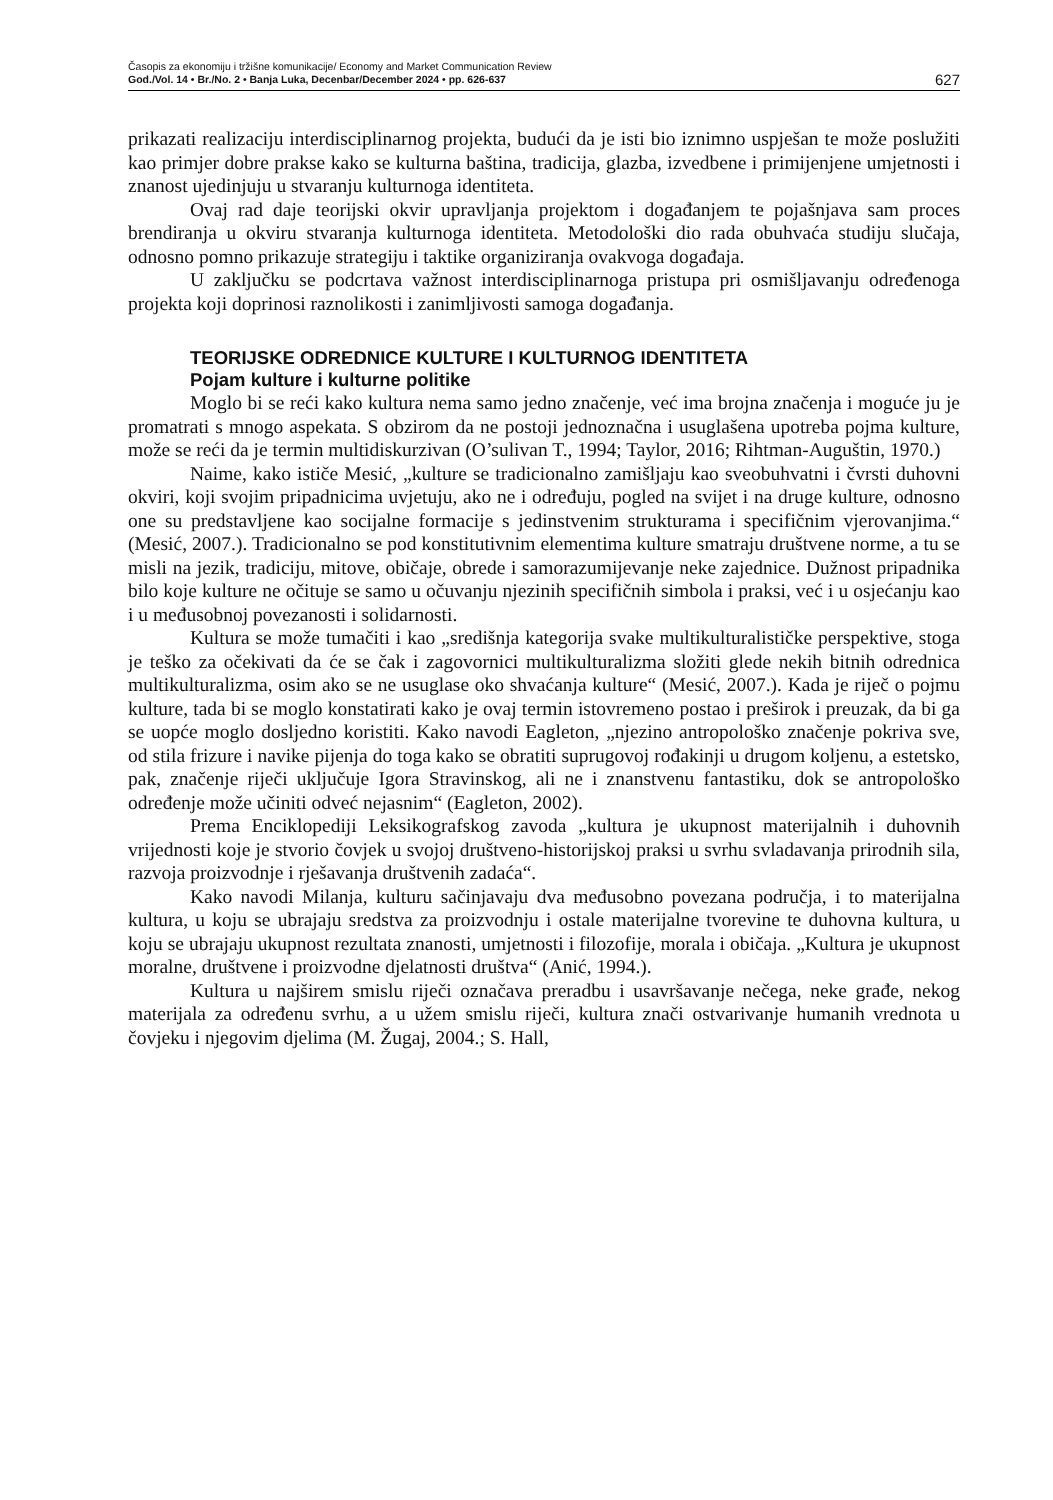Časopis za ekonomiju i tržišne komunikacije/ Economy and Market Communication Review
God./Vol. 14 • Br./No. 2 • Banja Luka, Decenbar/December 2024 • pp. 626-637
627
prikazati realizaciju interdisciplinarnog projekta, budući da je isti bio iznimno uspješan te može poslužiti kao primjer dobre prakse kako se kulturna baština, tradicija, glazba, izvedbene i primijenjene umjetnosti i znanost ujedinjuju u stvaranju kulturnoga identiteta.
Ovaj rad daje teorijski okvir upravljanja projektom i događanjem te pojašnjava sam proces brendiranja u okviru stvaranja kulturnoga identiteta. Metodološki dio rada obuhvaća studiju slučaja, odnosno pomno prikazuje strategiju i taktike organiziranja ovakvoga događaja.
U zaključku se podcrtava važnost interdisciplinarnoga pristupa pri osmišljavanju određenoga projekta koji doprinosi raznolikosti i zanimljivosti samoga događanja.
TEORIJSKE ODREDNICE KULTURE I KULTURNOG IDENTITETA
Pojam kulture i kulturne politike
Moglo bi se reći kako kultura nema samo jedno značenje, već ima brojna značenja i moguće ju je promatrati s mnogo aspekata. S obzirom da ne postoji jednoznačna i usuglašena upotreba pojma kulture, može se reći da je termin multidiskurzivan (O’sulivan T., 1994; Taylor, 2016; Rihtman-Auguštin, 1970.)
Naime, kako ističe Mesić, „kulture se tradicionalno zamišljaju kao sveobuhvatni i čvrsti duhovni okviri, koji svojim pripadnicima uvjetuju, ako ne i određuju, pogled na svijet i na druge kulture, odnosno one su predstavljene kao socijalne formacije s jedinstvenim strukturama i specifičnim vjerovanjima.“ (Mesić, 2007.). Tradicionalno se pod konstitutivnim elementima kulture smatraju društvene norme, a tu se misli na jezik, tradiciju, mitove, običaje, obrede i samorazumijevanje neke zajednice. Dužnost pripadnika bilo koje kulture ne očituje se samo u očuvanju njezinih specifičnih simbola i praksi, već i u osjećanju kao i u međusobnoj povezanosti i solidarnosti.
Kultura se može tumačiti i kao „središnja kategorija svake multikulturalističke perspektive, stoga je teško za očekivati da će se čak i zagovornici multikulturalizma složiti glede nekih bitnih odrednica multikulturalizma, osim ako se ne usuglase oko shvaćanja kulture“ (Mesić, 2007.). Kada je riječ o pojmu kulture, tada bi se moglo konstatirati kako je ovaj termin istovremeno postao i preširok i preuzak, da bi ga se uopće moglo dosljedno koristiti. Kako navodi Eagleton, „njezino antropološko značenje pokriva sve, od stila frizure i navike pijenja do toga kako se obratiti suprugovoj rođakinji u drugom koljenu, a estetsko, pak, značenje riječi uključuje Igora Stravinskog, ali ne i znanstvenu fantastiku, dok se antropološko određenje može učiniti odveć nejasnim“ (Eagleton, 2002).
Prema Enciklopediji Leksikografskog zavoda „kultura je ukupnost materijalnih i duhovnih vrijednosti koje je stvorio čovjek u svojoj društveno-historijskoj praksi u svrhu svladavanja prirodnih sila, razvoja proizvodnje i rješavanja društvenih zadaća“.
Kako navodi Milanja, kulturu sačinjavaju dva međusobno povezana područja, i to materijalna kultura, u koju se ubrajaju sredstva za proizvodnju i ostale materijalne tvorevine te duhovna kultura, u koju se ubrajaju ukupnost rezultata znanosti, umjetnosti i filozofije, morala i običaja. „Kultura je ukupnost moralne, društvene i proizvodne djelatnosti društva“ (Anić, 1994.).
Kultura u najširem smislu riječi označava preradbu i usavršavanje nečega, neke građe, nekog materijala za određenu svrhu, a u užem smislu riječi, kultura znači ostvarivanje humanih vrednota u čovjeku i njegovim djelima (M. Žugaj, 2004.; S. Hall,